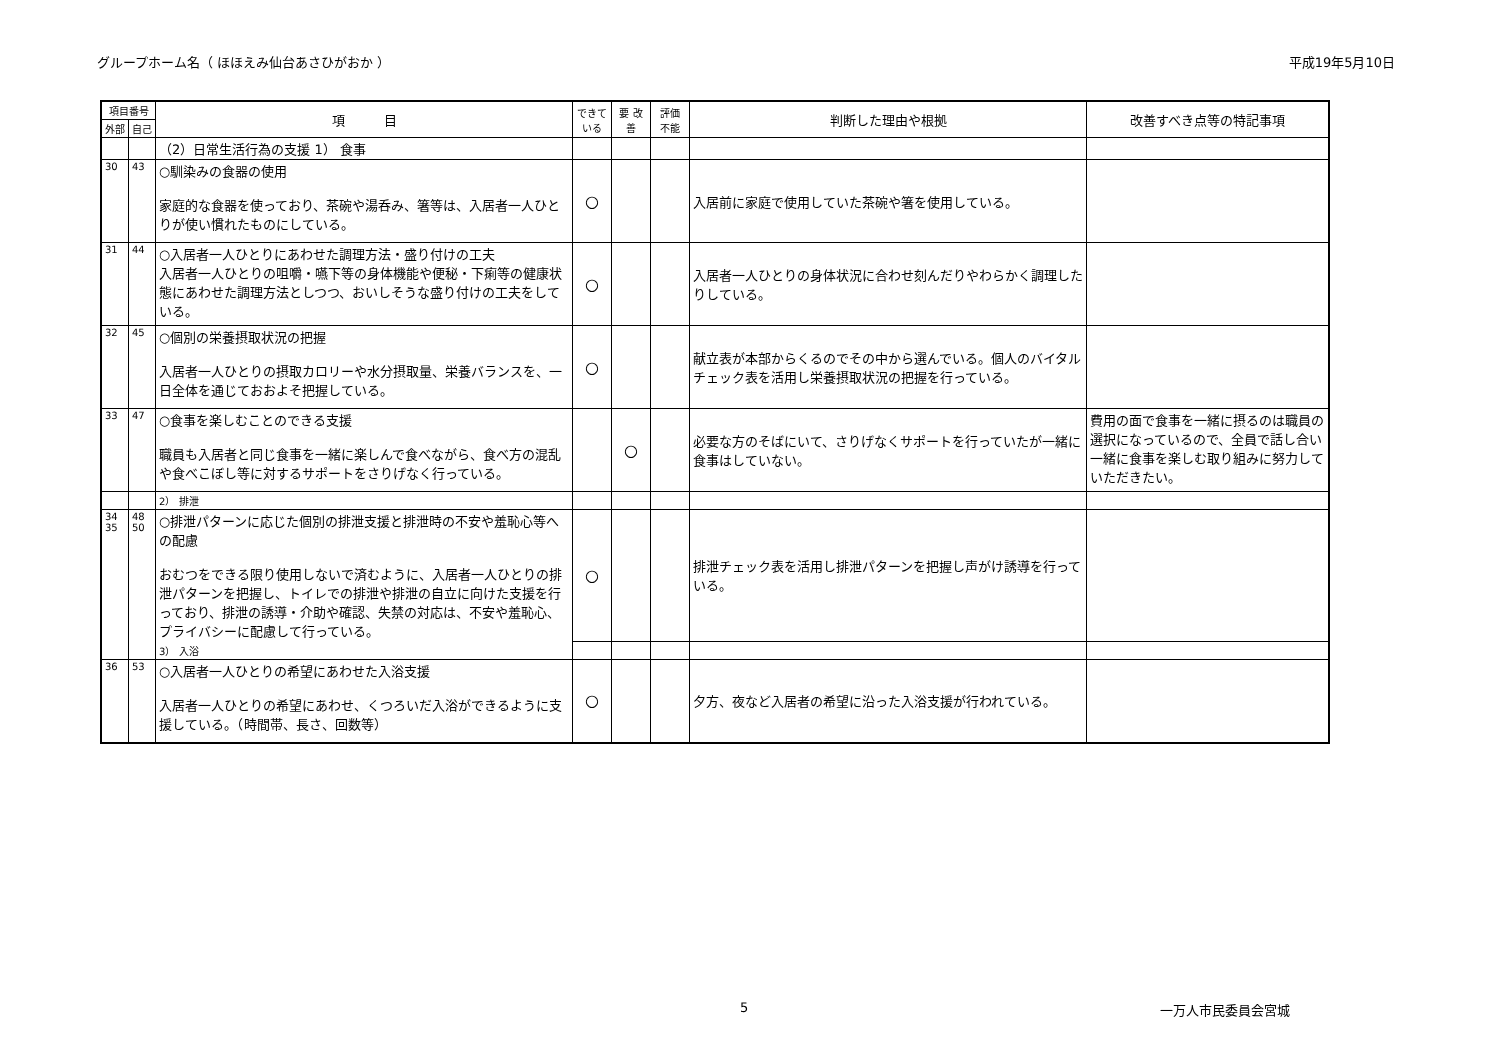グループホーム名（ ほほえみ仙台あさひがおか ） 平成19年5月10日
| 項目番号 | | 項 目 | できて いる | 要 改善 | 評価 不能 | 判断した理由や根拠 | 改善すべき点等の特記事項 |
| --- | --- | --- | --- | --- | --- | --- | --- |
| 外部 | 自己 | | | | | | |
| | | （2）日常生活行為の支援 1） 食事 | | | | | |
| 30 | 43 | ○馴染みの食器の使用 家庭的な食器を使っており、茶碗や湯呑み、箸等は、入居者一人ひとりが使い慣れたものにしている。 | ○ | | | 入居前に家庭で使用していた茶碗や箸を使用している。 | |
| 31 | 44 | ○入居者一人ひとりにあわせた調理方法・盛り付けの工夫 入居者一人ひとりの咀嚼・嚥下等の身体機能や便秘・下痢等の健康状態にあわせた調理方法としつつ、おいしそうな盛り付けの工夫をしている。 | ○ | | | 入居者一人ひとりの身体状況に合わせ刻んだりやわらかく調理したりしている。 | |
| 32 | 45 | ○個別の栄養摂取状況の把握 入居者一人ひとりの摂取カロリーや水分摂取量、栄養バランスを、一日全体を通じておおよそ把握している。 | ○ | | | 献立表が本部からくるのでその中から選んでいる。個人のバイタルチェック表を活用し栄養摂取状況の把握を行っている。 | |
| 33 | 47 | ○食事を楽しむことのできる支援 職員も入居者と同じ食事を一緒に楽しんで食べながら、食べ方の混乱や食べこぼし等に対するサポートをさりげなく行っている。 | | ○ | | 必要な方のそばにいて、さりげなくサポートを行っていたが一緒に食事はしていない。 | 費用の面で食事を一緒に摂るのは職員の選択になっているので、全員で話し合い一緒に食事を楽しむ取り組みに努力していただきたい。 |
| | | 2） 排泄 | | | | | |
| 34 35 | 48 50 | ○排泄パターンに応じた個別の排泄支援と排泄時の不安や羞恥心等への配慮 おむつをできる限り使用しないで済むように、入居者一人ひとりの排泄パターンを把握し、トイレでの排泄や排泄の自立に向けた支援を行っており、排泄の誘導・介助や確認、失禁の対応は、不安や羞恥心、プライバシーに配慮して行っている。 3） 入浴 | ○ | | | 排泄チェック表を活用し排泄パターンを把握し声がけ誘導を行っている。 | |
| 36 | 53 | ○入居者一人ひとりの希望にあわせた入浴支援 入居者一人ひとりの希望にあわせ、くつろいだ入浴ができるように支援している。（時間帯、長さ、回数等） | ○ | | | 夕方、夜など入居者の希望に沿った入浴支援が行われている。 | |
5 一万人市民委員会宮城